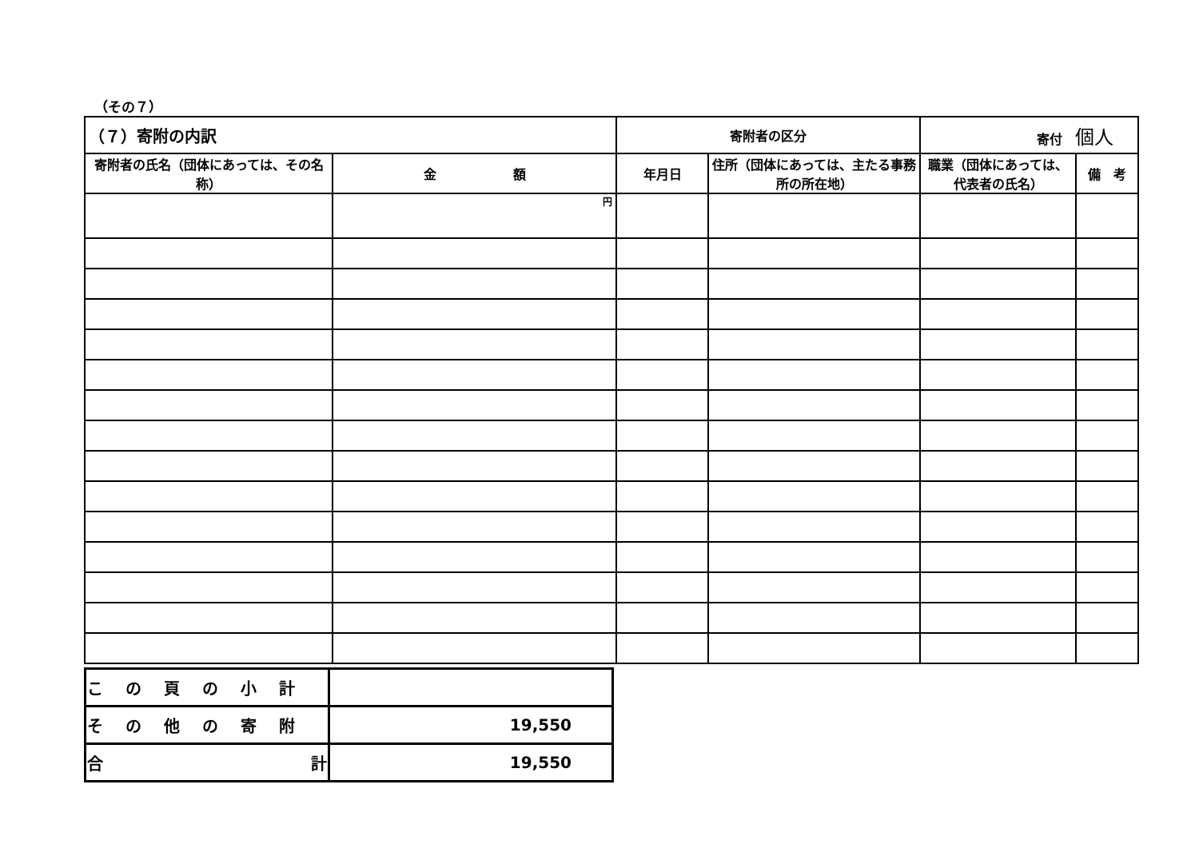（その７）
| （７）寄附の内訳 | | 寄附者の区分 | | 寄付 個人 | |
| 寄附者の氏名（団体にあっては、その名称） | 金 額 | 年月日 | 住所（団体にあっては、主たる事務所の所在地） | 職業（団体にあっては、代表者の氏名） | 備 考 |
| | 円 | | | | |
| この頁の小計 | |
| その他の寄附 | 19,550 |
| 合 計 | 19,550 |